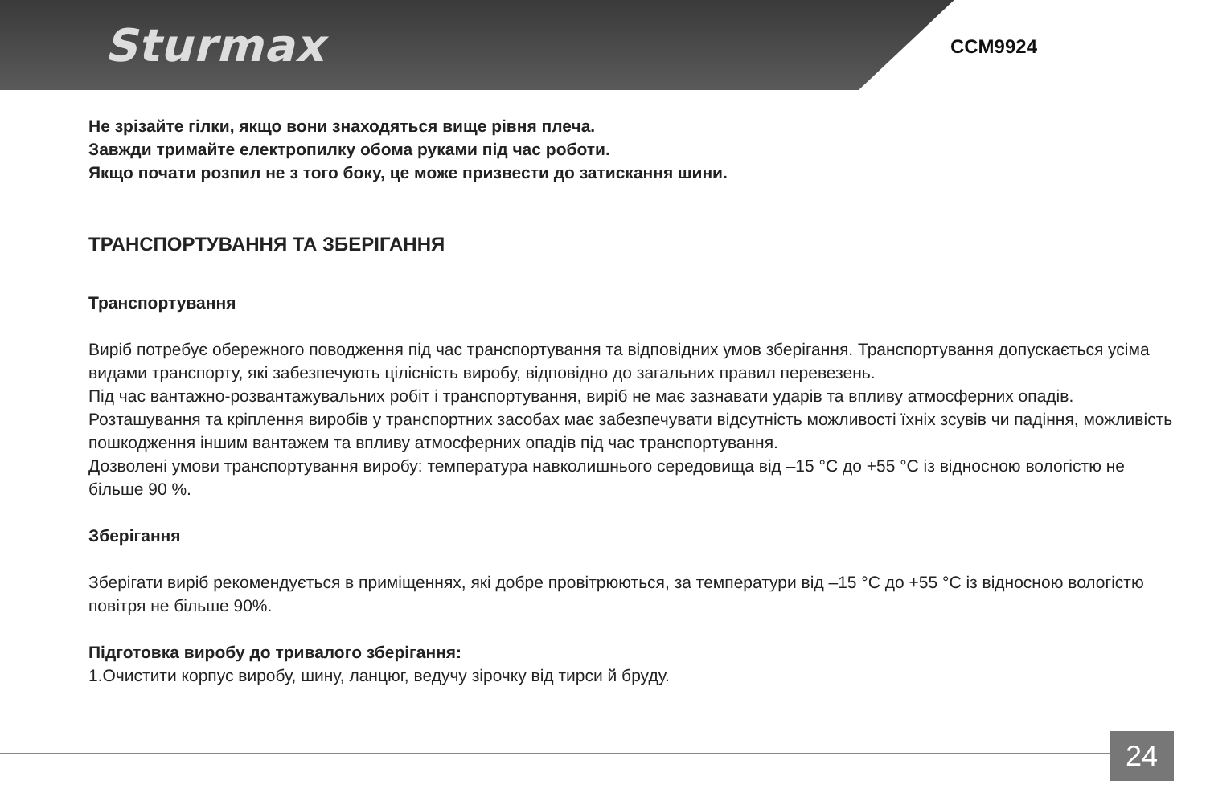Sturmax
CCM9924
Не зрізайте гілки, якщо вони знаходяться вище рівня плеча.
Завжди тримайте електропилку обома руками під час роботи.
Якщо почати розпил не з того боку, це може призвести до затискання шини.
ТРАНСПОРТУВАННЯ ТА ЗБЕРІГАННЯ
Транспортування
Виріб потребує обережного поводження під час транспортування та відповідних умов зберігання. Транспортування допускається усіма видами транспорту, які забезпечують цілісність виробу, відповідно до загальних правил перевезень.
Під час вантажно-розвантажувальних робіт і транспортування, виріб не має зазнавати ударів та впливу атмосферних опадів.
Розташування та кріплення виробів у транспортних засобах має забезпечувати відсутність можливості їхніх зсувів чи падіння, можливість пошкодження іншим вантажем та впливу атмосферних опадів під час транспортування.
Дозволені умови транспортування виробу: температура навколишнього середовища від –15 °С до +55 °С із відносною вологістю не більше 90 %.
Зберігання
Зберігати виріб рекомендується в приміщеннях, які добре провітрюються, за температури від –15 °С до +55 °С із відносною вологістю повітря не більше 90%.
Підготовка виробу до тривалого зберігання:
1.Очистити корпус виробу, шину, ланцюг, ведучу зірочку від тирси й бруду.
24